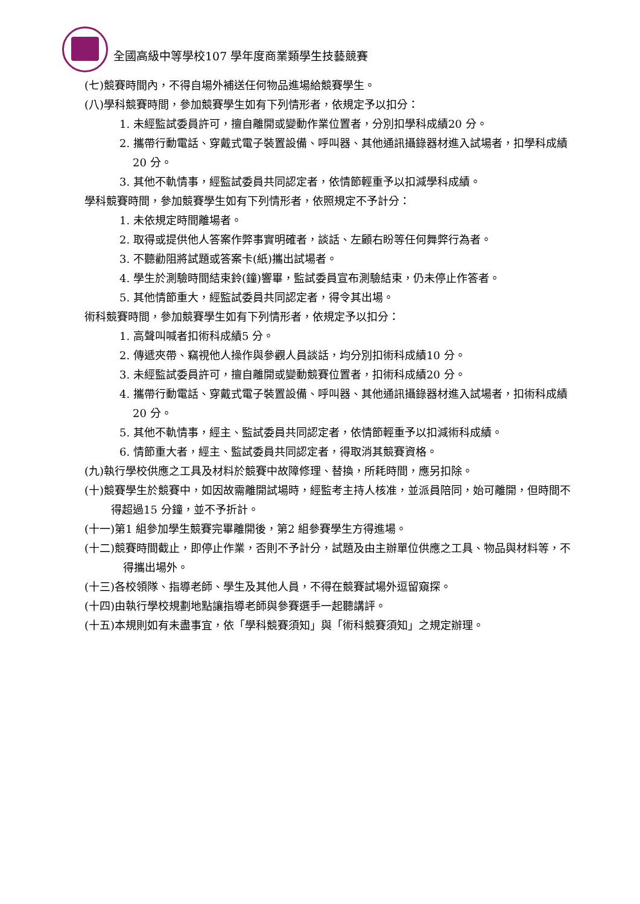全國高級中等學校107 學年度商業類學生技藝競賽
(七)競賽時間內，不得自場外補送任何物品進場給競賽學生。
(八)學科競賽時間，參加競賽學生如有下列情形者，依規定予以扣分：
1. 未經監試委員許可，擅自離開或變動作業位置者，分別扣學科成績20 分。
2. 攜帶行動電話、穿戴式電子裝置設備、呼叫器、其他通訊攝錄器材進入試場者，扣學科成績20 分。
3. 其他不軌情事，經監試委員共同認定者，依情節輕重予以扣減學科成績。
學科競賽時間，參加競賽學生如有下列情形者，依照規定不予計分：
1. 未依規定時間離場者。
2. 取得或提供他人答案作弊事實明確者，談話、左顧右盼等任何舞弊行為者。
3. 不聽勸阻將試題或答案卡(紙)攜出試場者。
4. 學生於測驗時間結束鈴(鐘)響畢，監試委員宣布測驗結束，仍未停止作答者。
5. 其他情節重大，經監試委員共同認定者，得令其出場。
術科競賽時間，參加競賽學生如有下列情形者，依規定予以扣分：
1. 高聲叫喊者扣術科成績5 分。
2. 傳遞夾帶、竊視他人操作與參觀人員談話，均分別扣術科成績10 分。
3. 未經監試委員許可，擅自離開或變動競賽位置者，扣術科成績20 分。
4. 攜帶行動電話、穿戴式電子裝置設備、呼叫器、其他通訊攝錄器材進入試場者，扣術科成績20 分。
5. 其他不軌情事，經主、監試委員共同認定者，依情節輕重予以扣減術科成績。
6. 情節重大者，經主、監試委員共同認定者，得取消其競賽資格。
(九)執行學校供應之工具及材料於競賽中故障修理、替換，所耗時間，應另扣除。
(十)競賽學生於競賽中，如因故需離開試場時，經監考主持人核准，並派員陪同，始可離開，但時間不得超過15 分鐘，並不予折計。
(十一)第1 組參加學生競賽完畢離開後，第2 組參賽學生方得進場。
(十二)競賽時間截止，即停止作業，否則不予計分，試題及由主辦單位供應之工具、物品與材料等，不得攜出場外。
(十三)各校領隊、指導老師、學生及其他人員，不得在競賽試場外逗留窺探。
(十四)由執行學校規劃地點讓指導老師與參賽選手一起聽講評。
(十五)本規則如有未盡事宜，依「學科競賽須知」與「術科競賽須知」之規定辦理。